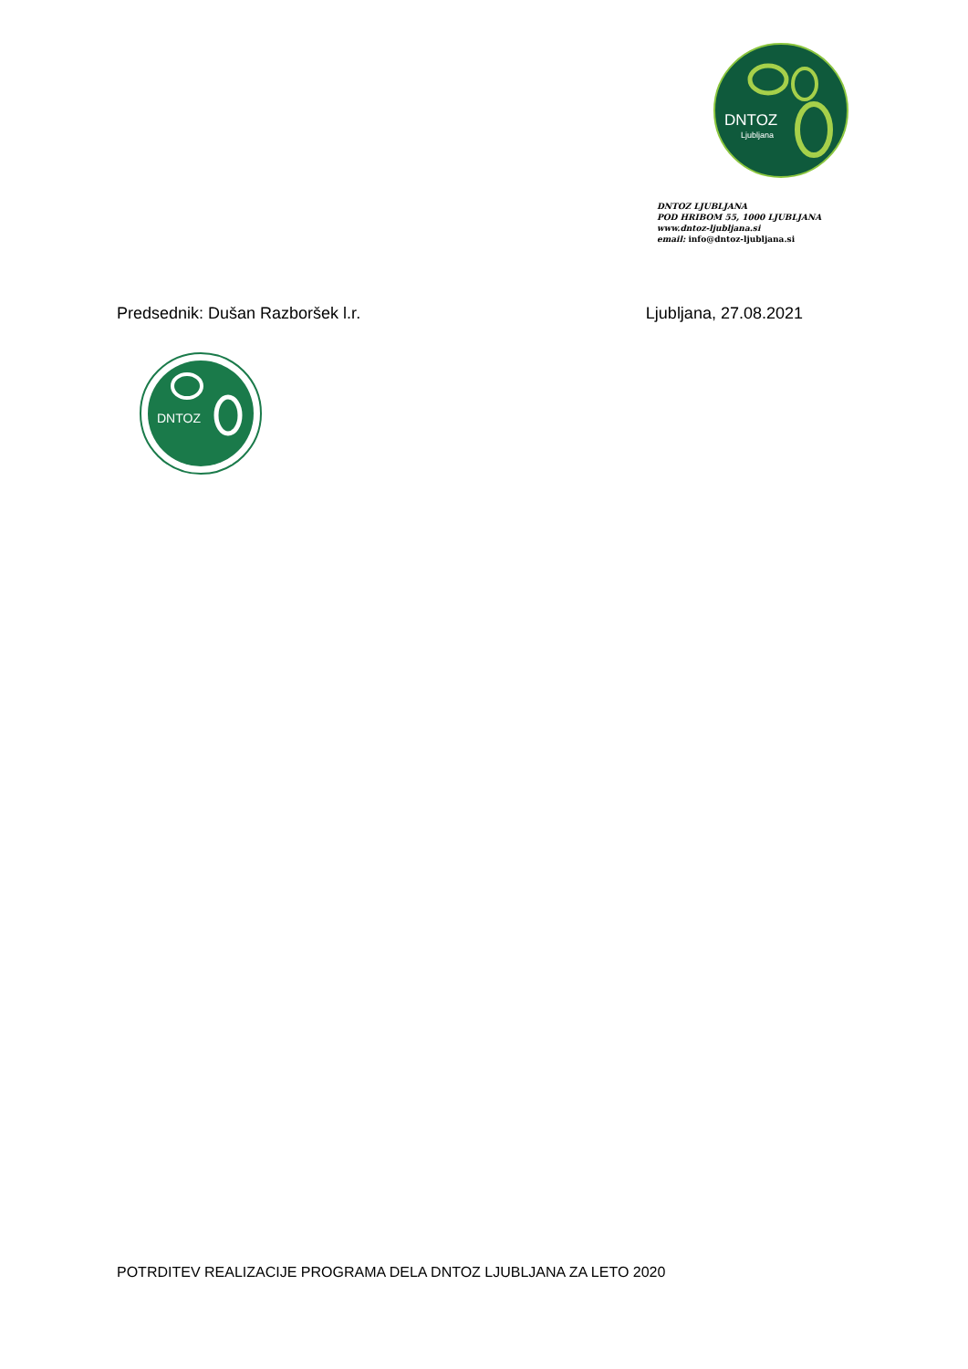DNTOZ
Ljubljana
DNTOZ LJUBLJANA
POD HRIBOM 55, 1000 LJUBLJANA
www.dntoz-ljubljana.si
email: info@dntoz-ljubljana.si
Predsednik: Dušan Razboršek l.r. Ljubljana, 27.08.2021
DNTOZ
POTRDITEV REALIZACIJE PROGRAMA DELA DNTOZ LJUBLJANA ZA LETO 2020